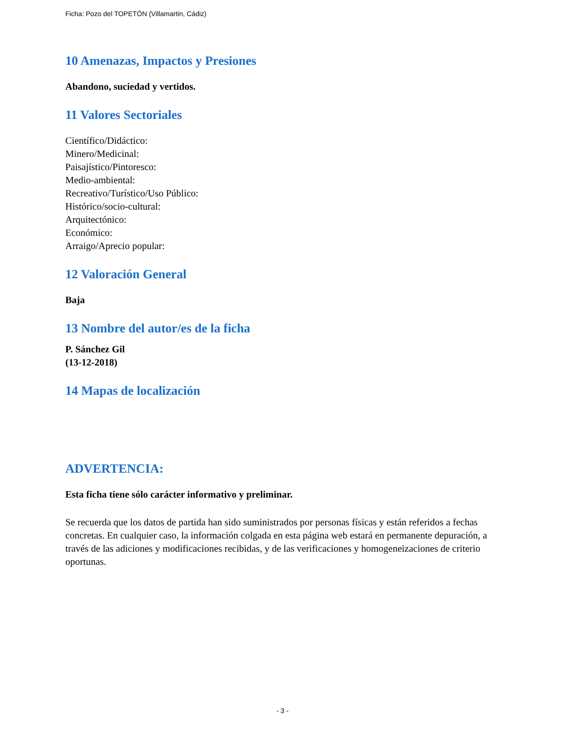Ficha: Pozo del TOPETÓN (Villamartin, Cádiz)
10 Amenazas, Impactos y Presiones
Abandono, suciedad y vertidos.
11 Valores Sectoriales
Científico/Didáctico:
Minero/Medicinal:
Paisajístico/Pintoresco:
Medio-ambiental:
Recreativo/Turístico/Uso Público:
Histórico/socio-cultural:
Arquitectónico:
Económico:
Arraigo/Aprecio popular:
12 Valoración General
Baja
13 Nombre del autor/es de la ficha
P. Sánchez Gil
(13-12-2018)
14 Mapas de localización
ADVERTENCIA:
Esta ficha tiene sólo carácter informativo y preliminar.
Se recuerda que los datos de partida han sido suministrados por personas físicas y están referidos a fechas concretas. En cualquier caso, la información colgada en esta página web estará en permanente depuración, a través de las adiciones y modificaciones recibidas, y de las verificaciones y homogeneizaciones de criterio oportunas.
- 3 -